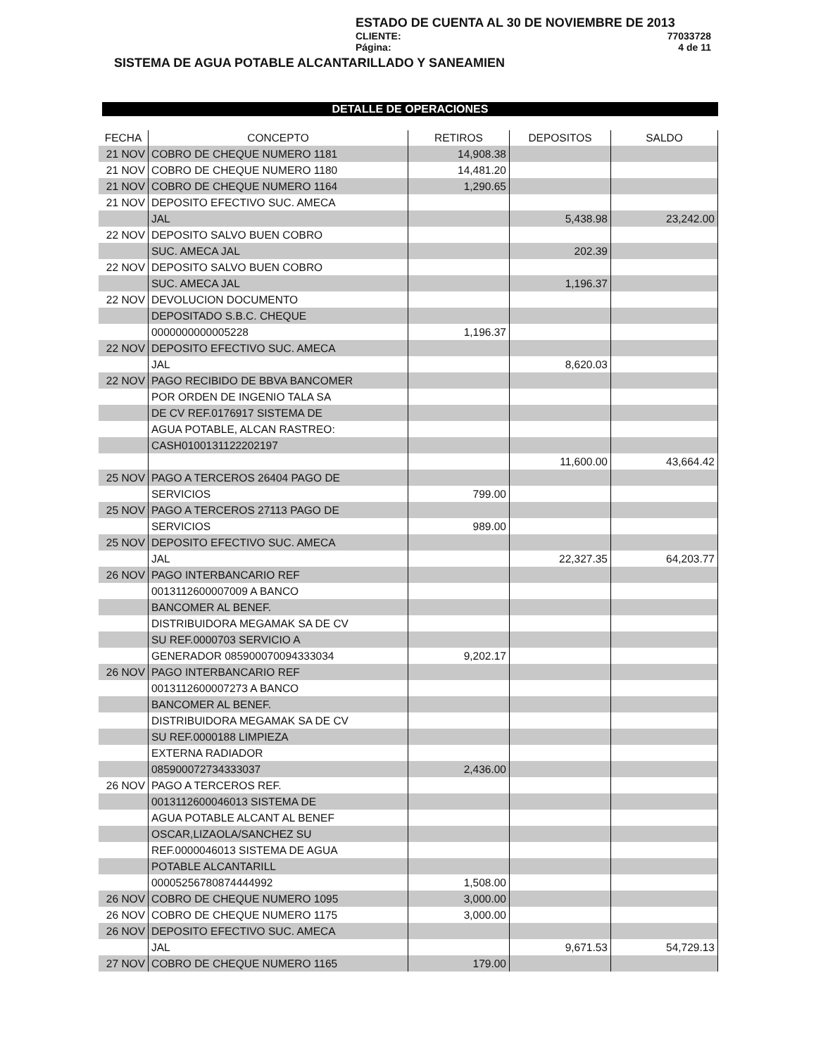ESTADO DE CUENTA AL 30 DE NOVIEMBRE DE 2013
CLIENTE: 77033728
Página: 4 de 11
SISTEMA DE AGUA POTABLE ALCANTARILLADO Y SANEAMIEN
DETALLE DE OPERACIONES
| FECHA | CONCEPTO | RETIROS | DEPOSITOS | SALDO |
| --- | --- | --- | --- | --- |
| 21 NOV | COBRO DE CHEQUE NUMERO 1181 | 14,908.38 | | |
| 21 NOV | COBRO DE CHEQUE NUMERO 1180 | 14,481.20 | | |
| 21 NOV | COBRO DE CHEQUE NUMERO 1164 | 1,290.65 | | |
| 21 NOV | DEPOSITO EFECTIVO SUC. AMECA | | | |
| | JAL | | 5,438.98 | 23,242.00 |
| 22 NOV | DEPOSITO SALVO BUEN COBRO | | | |
| | SUC. AMECA JAL | | 202.39 | |
| 22 NOV | DEPOSITO SALVO BUEN COBRO | | | |
| | SUC. AMECA JAL | | 1,196.37 | |
| 22 NOV | DEVOLUCION DOCUMENTO | | | |
| | DEPOSITADO S.B.C. CHEQUE | | | |
| | 0000000000005228 | 1,196.37 | | |
| 22 NOV | DEPOSITO EFECTIVO SUC. AMECA | | | |
| | JAL | | 8,620.03 | |
| 22 NOV | PAGO RECIBIDO DE BBVA BANCOMER | | | |
| | POR ORDEN DE INGENIO TALA SA | | | |
| | DE CV REF.0176917 SISTEMA DE | | | |
| | AGUA POTABLE, ALCAN RASTREO: | | | |
| | CASH0100131122202197 | | | |
| | | | 11,600.00 | 43,664.42 |
| 25 NOV | PAGO A TERCEROS 26404 PAGO DE | | | |
| | SERVICIOS | 799.00 | | |
| 25 NOV | PAGO A TERCEROS 27113 PAGO DE | | | |
| | SERVICIOS | 989.00 | | |
| 25 NOV | DEPOSITO EFECTIVO SUC. AMECA | | | |
| | JAL | | 22,327.35 | 64,203.77 |
| 26 NOV | PAGO INTERBANCARIO REF | | | |
| | 0013112600007009 A BANCO | | | |
| | BANCOMER AL BENEF. | | | |
| | DISTRIBUIDORA MEGAMAK SA DE CV | | | |
| | SU REF.0000703 SERVICIO A | | | |
| | GENERADOR 085900070094333034 | 9,202.17 | | |
| 26 NOV | PAGO INTERBANCARIO REF | | | |
| | 0013112600007273 A BANCO | | | |
| | BANCOMER AL BENEF. | | | |
| | DISTRIBUIDORA MEGAMAK SA DE CV | | | |
| | SU REF.0000188 LIMPIEZA | | | |
| | EXTERNA RADIADOR | | | |
| | 085900072734333037 | 2,436.00 | | |
| 26 NOV | PAGO A TERCEROS REF. | | | |
| | 0013112600046013 SISTEMA DE | | | |
| | AGUA POTABLE ALCANT AL BENEF | | | |
| | OSCAR,LIZAOLA/SANCHEZ SU | | | |
| | REF.0000046013 SISTEMA DE AGUA | | | |
| | POTABLE ALCANTARILL | | | |
| | 00005256780874444992 | 1,508.00 | | |
| 26 NOV | COBRO DE CHEQUE NUMERO 1095 | 3,000.00 | | |
| 26 NOV | COBRO DE CHEQUE NUMERO 1175 | 3,000.00 | | |
| 26 NOV | DEPOSITO EFECTIVO SUC. AMECA | | | |
| | JAL | | 9,671.53 | 54,729.13 |
| 27 NOV | COBRO DE CHEQUE NUMERO 1165 | 179.00 | | |